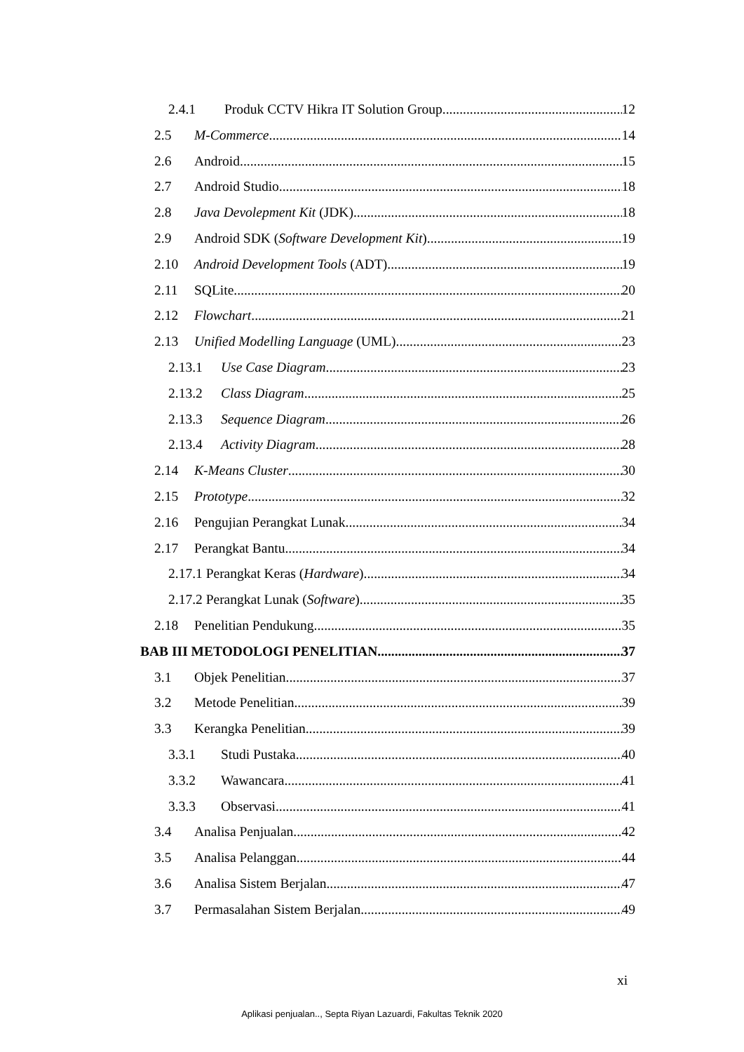2.4.1 Produk CCTV Hikra IT Solution Group 12
2.5 M-Commerce 14
2.6 Android 15
2.7 Android Studio 18
2.8 Java Devolepment Kit (JDK) 18
2.9 Android SDK (Software Development Kit) 19
2.10 Android Development Tools (ADT) 19
2.11 SQLite 20
2.12 Flowchart 21
2.13 Unified Modelling Language (UML) 23
2.13.1 Use Case Diagram 23
2.13.2 Class Diagram 25
2.13.3 Sequence Diagram 26
2.13.4 Activity Diagram 28
2.14 K-Means Cluster 30
2.15 Prototype 32
2.16 Pengujian Perangkat Lunak 34
2.17 Perangkat Bantu 34
2.17.1 Perangkat Keras (Hardware) 34
2.17.2 Perangkat Lunak (Software) 35
2.18 Penelitian Pendukung 35
BAB III METODOLOGI PENELITIAN 37
3.1 Objek Penelitian 37
3.2 Metode Penelitian 39
3.3 Kerangka Penelitian 39
3.3.1 Studi Pustaka 40
3.3.2 Wawancara 41
3.3.3 Observasi 41
3.4 Analisa Penjualan 42
3.5 Analisa Pelanggan 44
3.6 Analisa Sistem Berjalan 47
3.7 Permasalahan Sistem Berjalan 49
xi
Aplikasi penjualan.., Septa Riyan Lazuardi, Fakultas Teknik 2020